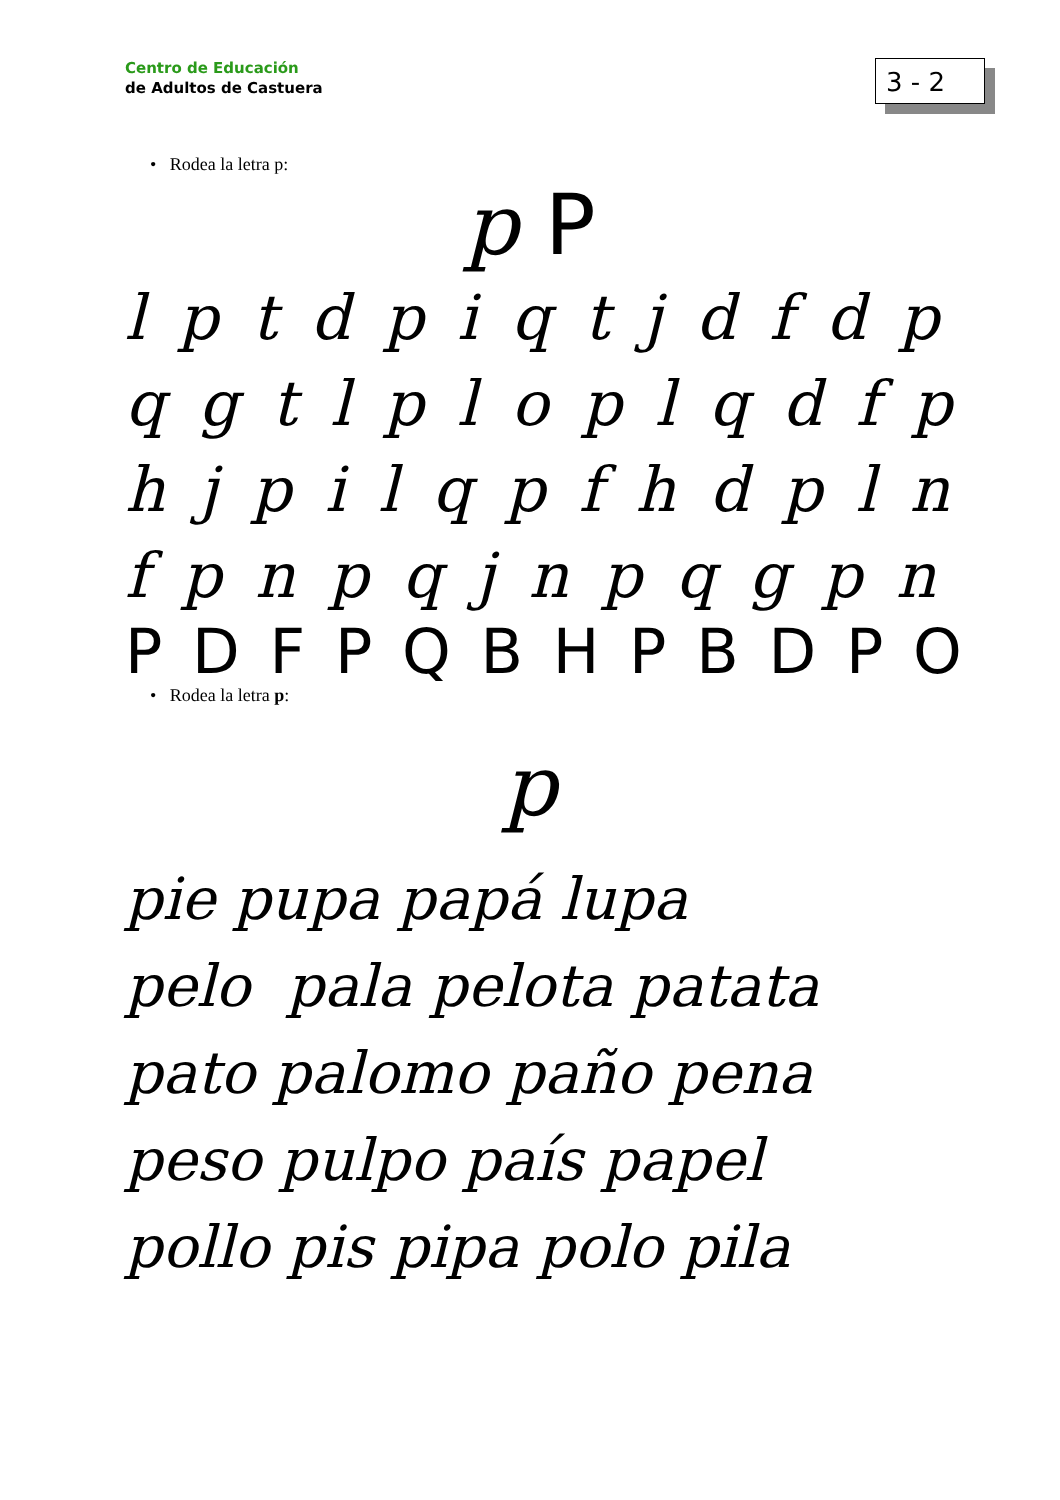Centro de Educación
de Adultos de Castuera
3 - 2
• Rodea la letra p:
p P
l p t d p i q t j d f d p
q g t l p l o p l q d f p
h j p i l q p f h d p l n
f p n p q j n p q g p n
P D F P Q B H P B D P O
• Rodea la letra p:
p
pie pupa papá lupa
pelo pala pelota patata
pato palomo paño pena
peso pulpo país papel
pollo pis pipa polo pila